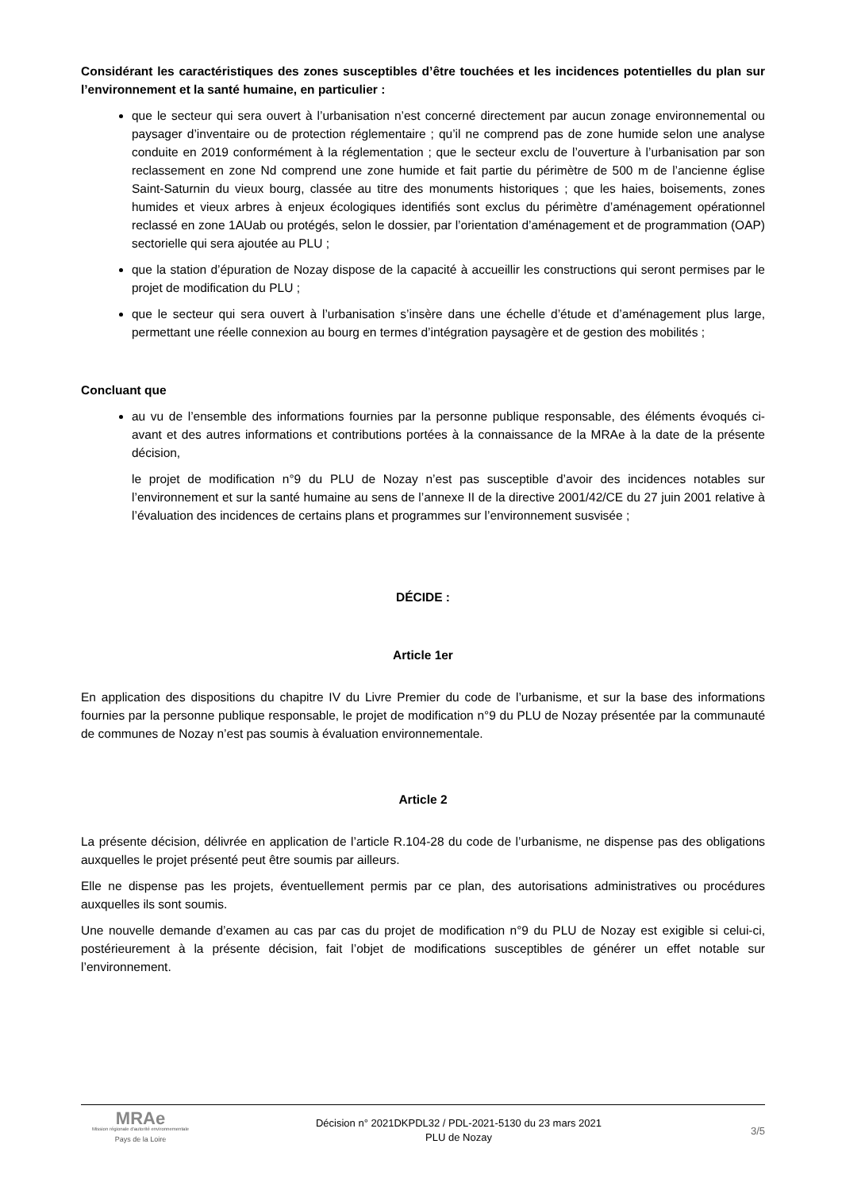Considérant les caractéristiques des zones susceptibles d’être touchées et les incidences potentielles du plan sur l’environnement et la santé humaine, en particulier :
que le secteur qui sera ouvert à l’urbanisation n’est concerné directement par aucun zonage environnemental ou paysager d’inventaire ou de protection réglementaire ; qu’il ne comprend pas de zone humide selon une analyse conduite en 2019 conformément à la réglementation ; que le secteur exclu de l’ouverture à l’urbanisation par son reclassement en zone Nd comprend une zone humide et fait partie du périmètre de 500 m de l’ancienne église Saint-Saturnin du vieux bourg, classée au titre des monuments historiques ; que les haies, boisements, zones humides et vieux arbres à enjeux écologiques identifiés sont exclus du périmètre d’aménagement opérationnel reclassé en zone 1AUab ou protégés, selon le dossier, par l’orientation d’aménagement et de programmation (OAP) sectorielle qui sera ajoutée au PLU ;
que la station d’épuration de Nozay dispose de la capacité à accueillir les constructions qui seront permises par le projet de modification du PLU ;
que le secteur qui sera ouvert à l’urbanisation s’insère dans une échelle d’étude et d’aménagement plus large, permettant une réelle connexion au bourg en termes d’intégration paysagère et de gestion des mobilités ;
Concluant que
au vu de l’ensemble des informations fournies par la personne publique responsable, des éléments évoqués ci-avant et des autres informations et contributions portées à la connaissance de la MRAe à la date de la présente décision,
le projet de modification n°9 du PLU de Nozay n’est pas susceptible d’avoir des incidences notables sur l’environnement et sur la santé humaine au sens de l’annexe II de la directive 2001/42/CE du 27 juin 2001 relative à l’évaluation des incidences de certains plans et programmes sur l’environnement susvisée ;
DÉCIDE :
Article 1er
En application des dispositions du chapitre IV du Livre Premier du code de l’urbanisme, et sur la base des informations fournies par la personne publique responsable, le projet de modification n°9 du PLU de Nozay présentée par la communauté de communes de Nozay n’est pas soumis à évaluation environnementale.
Article 2
La présente décision, délivrée en application de l’article R.104-28 du code de l’urbanisme, ne dispense pas des obligations auxquelles le projet présenté peut être soumis par ailleurs.
Elle ne dispense pas les projets, éventuellement permis par ce plan, des autorisations administratives ou procédures auxquelles ils sont soumis.
Une nouvelle demande d’examen au cas par cas du projet de modification n°9 du PLU de Nozay est exigible si celui-ci, postérieurement à la présente décision, fait l’objet de modifications susceptibles de générer un effet notable sur l’environnement.
MRAe
Mission régionale d'autorité environnementale
Pays de la Loire
Décision n° 2021DKPDL32 / PDL-2021-5130 du 23 mars 2021
PLU de Nozay
3/5